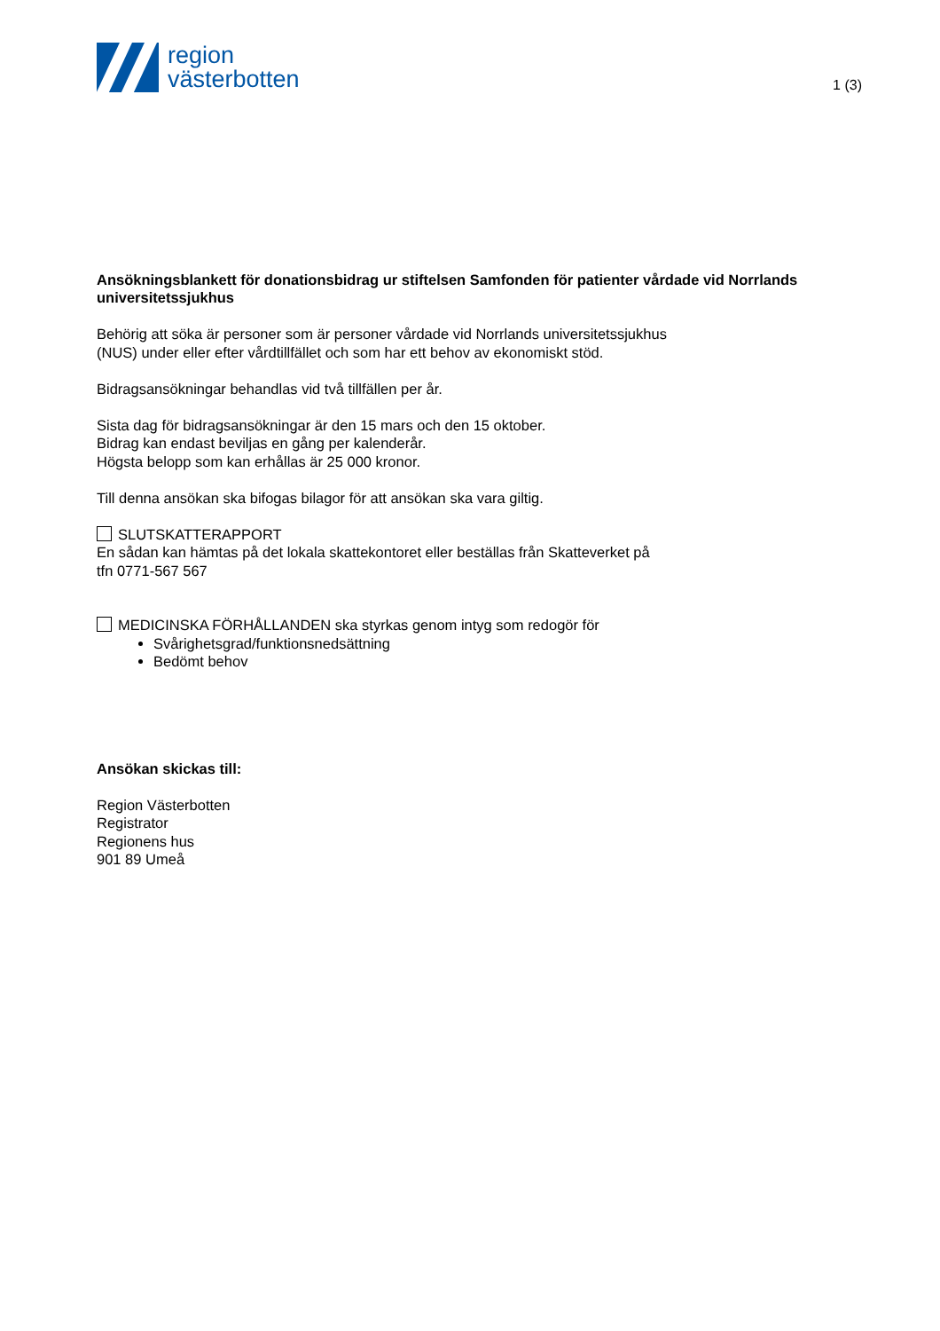region
västerbotten
1 (3)
Ansökningsblankett för donationsbidrag ur stiftelsen Samfonden för patienter vårdade vid Norrlands universitetssjukhus
Behörig att söka är personer som är personer vårdade vid Norrlands universitetssjukhus
(NUS) under eller efter vårdtillfället och som har ett behov av ekonomiskt stöd.
Bidragsansökningar behandlas vid två tillfällen per år.
Sista dag för bidragsansökningar är den 15 mars och den 15 oktober.
Bidrag kan endast beviljas en gång per kalenderår.
Högsta belopp som kan erhållas är 25 000 kronor.
Till denna ansökan ska bifogas bilagor för att ansökan ska vara giltig.
SLUTSKATTERAPPORT
En sådan kan hämtas på det lokala skattekontoret eller beställas från Skatteverket på
tfn 0771-567 567
MEDICINSKA FÖRHÅLLANDEN ska styrkas genom intyg som redogör för
Svårighetsgrad/funktionsnedsättning
Bedömt behov
Ansökan skickas till:
Region Västerbotten
Registrator
Regionens hus
901 89 Umeå